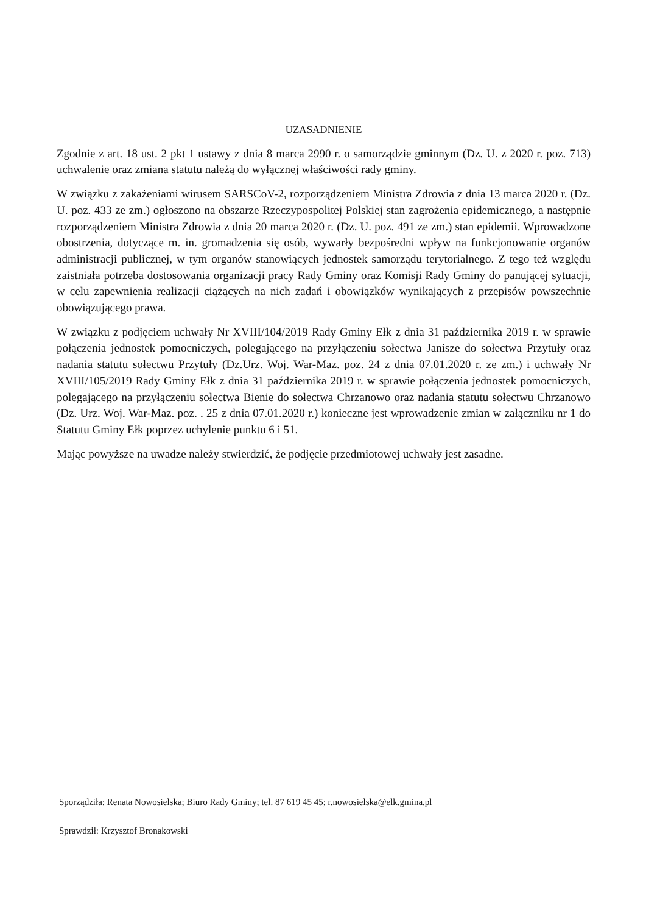UZASADNIENIE
Zgodnie z art. 18 ust. 2 pkt 1 ustawy z dnia 8 marca 2990 r. o samorządzie gminnym (Dz. U. z 2020 r. poz. 713) uchwalenie oraz zmiana statutu należą do wyłącznej właściwości rady gminy.
W związku z zakażeniami wirusem SARSCoV-2, rozporządzeniem Ministra Zdrowia z dnia 13 marca 2020 r. (Dz. U. poz. 433 ze zm.) ogłoszono na obszarze Rzeczypospolitej Polskiej stan zagrożenia epidemicznego, a następnie rozporządzeniem Ministra Zdrowia z dnia 20 marca 2020 r. (Dz. U. poz. 491 ze zm.) stan epidemii. Wprowadzone obostrzenia, dotyczące m. in. gromadzenia się osób, wywarły bezpośredni wpływ na funkcjonowanie organów administracji publicznej, w tym organów stanowiących jednostek samorządu terytorialnego. Z tego też względu zaistniała potrzeba dostosowania organizacji pracy Rady Gminy oraz Komisji Rady Gminy do panującej sytuacji, w celu zapewnienia realizacji ciążących na nich zadań i obowiązków wynikających z przepisów powszechnie obowiązującego prawa.
W związku z podjęciem uchwały Nr XVIII/104/2019 Rady Gminy Ełk z dnia 31 października 2019 r. w sprawie połączenia jednostek pomocniczych, polegającego na przyłączeniu sołectwa Janisze do sołectwa Przytuły oraz nadania statutu sołectwu Przytuły (Dz.Urz. Woj. War-Maz. poz. 24 z dnia 07.01.2020 r. ze zm.) i uchwały Nr XVIII/105/2019 Rady Gminy Ełk z dnia 31 października 2019 r. w sprawie połączenia jednostek pomocniczych, polegającego na przyłączeniu sołectwa Bienie do sołectwa Chrzanowo oraz nadania statutu sołectwu Chrzanowo (Dz. Urz. Woj. War-Maz. poz. . 25 z dnia 07.01.2020 r.) konieczne jest wprowadzenie zmian w załączniku nr 1 do Statutu Gminy Ełk poprzez uchylenie punktu 6 i 51.
Mając powyższe na uwadze należy stwierdzić, że podjęcie przedmiotowej uchwały jest zasadne.
Sporządziła: Renata Nowosielska; Biuro Rady Gminy; tel. 87 619 45 45; r.nowosielska@elk.gmina.pl
Sprawdził: Krzysztof Bronakowski